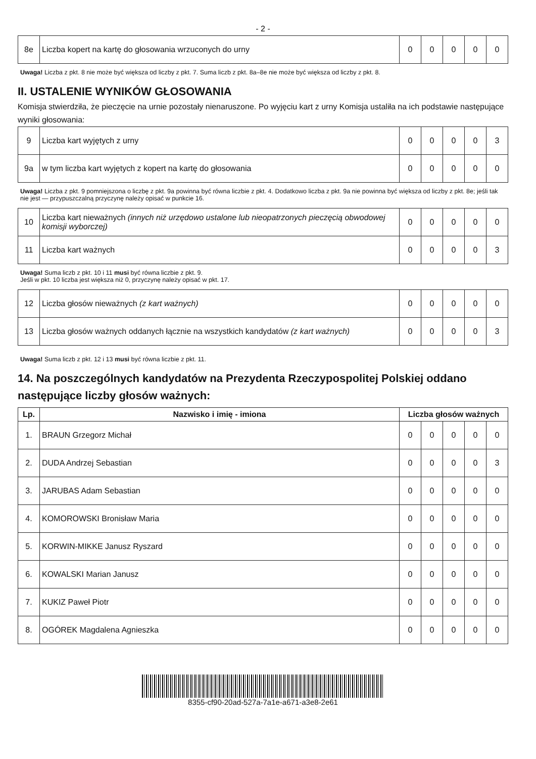- 2 -
| 8e | Liczba kopert na kartę do głosowania wrzuconych do urny | 0 | 0 | 0 | 0 | 0 |
Uwaga! Liczba z pkt. 8 nie może być większa od liczby z pkt. 7. Suma liczb z pkt. 8a–8e nie może być większa od liczby z pkt. 8.
II. USTALENIE WYNIKÓW GŁOSOWANIA
Komisja stwierdziła, że pieczęcie na urnie pozostały nienaruszone. Po wyjęciu kart z urny Komisja ustaliła na ich podstawie następujące wyniki głosowania:
| 9 | Liczba kart wyjętych z urny | 0 | 0 | 0 | 0 | 3 |
| 9a | w tym liczba kart wyjętych z kopert na kartę do głosowania | 0 | 0 | 0 | 0 | 0 |
Uwaga! Liczba z pkt. 9 pomniejszona o liczbę z pkt. 9a powinna być równa liczbie z pkt. 4. Dodatkowo liczba z pkt. 9a nie powinna być większa od liczby z pkt. 8e; jeśli tak nie jest — przypuszczalną przyczynę należy opisać w punkcie 16.
| 10 | Liczba kart nieważnych (innych niż urzędowo ustalone lub nieopatrzonych pieczęcią obwodowej komisji wyborczej) | 0 | 0 | 0 | 0 | 0 |
| 11 | Liczba kart ważnych | 0 | 0 | 0 | 0 | 3 |
Uwaga! Suma liczb z pkt. 10 i 11 musi być równa liczbie z pkt. 9.
Jeśli w pkt. 10 liczba jest większa niż 0, przyczynę należy opisać w pkt. 17.
| 12 | Liczba głosów nieważnych (z kart ważnych) | 0 | 0 | 0 | 0 | 0 |
| 13 | Liczba głosów ważnych oddanych łącznie na wszystkich kandydatów (z kart ważnych) | 0 | 0 | 0 | 0 | 3 |
Uwaga! Suma liczb z pkt. 12 i 13 musi być równa liczbie z pkt. 11.
14. Na poszczególnych kandydatów na Prezydenta Rzeczypospolitej Polskiej oddano następujące liczby głosów ważnych:
| Lp. | Nazwisko i imię - imiona | Liczba głosów ważnych | | | | |
| --- | --- | --- | --- | --- | --- | --- |
| 1. | BRAUN Grzegorz Michał | 0 | 0 | 0 | 0 | 0 |
| 2. | DUDA Andrzej Sebastian | 0 | 0 | 0 | 0 | 3 |
| 3. | JARUBAS Adam Sebastian | 0 | 0 | 0 | 0 | 0 |
| 4. | KOMOROWSKI Bronisław Maria | 0 | 0 | 0 | 0 | 0 |
| 5. | KORWIN-MIKKE Janusz Ryszard | 0 | 0 | 0 | 0 | 0 |
| 6. | KOWALSKI Marian Janusz | 0 | 0 | 0 | 0 | 0 |
| 7. | KUKIZ Paweł Piotr | 0 | 0 | 0 | 0 | 0 |
| 8. | OGÓREK Magdalena Agnieszka | 0 | 0 | 0 | 0 | 0 |
8355-cf90-20ad-527a-7a1e-a671-a3e8-2e61